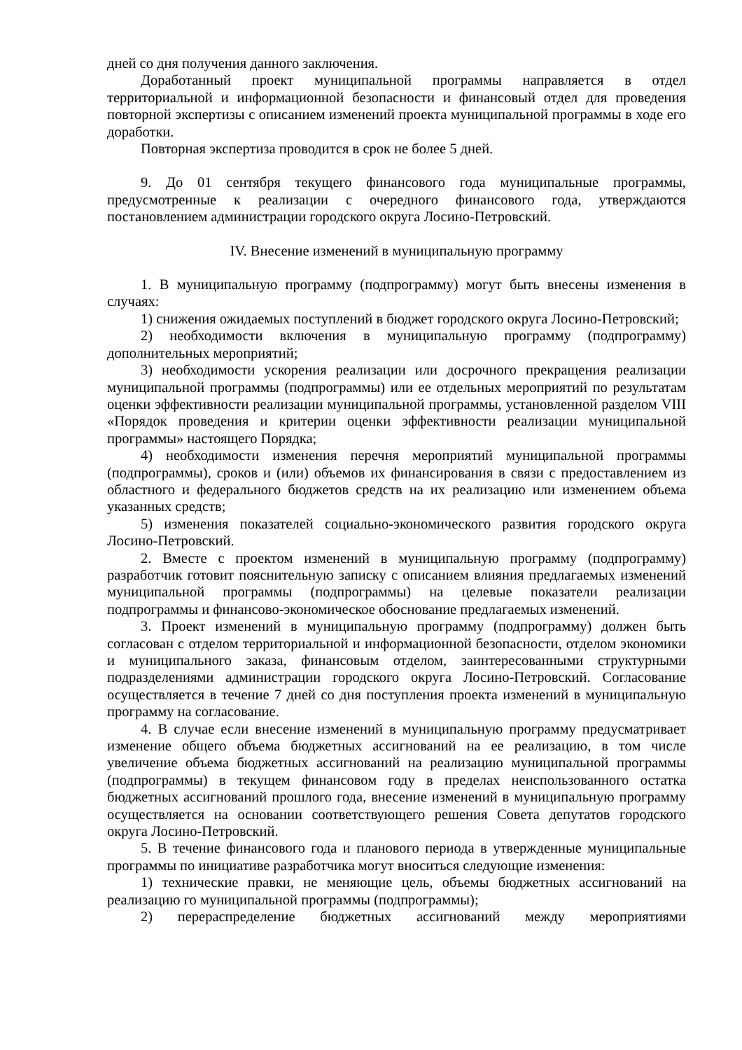дней со дня получения данного заключения.
Доработанный проект муниципальной программы направляется в отдел территориальной и информационной безопасности и финансовый отдел для проведения повторной экспертизы с описанием изменений проекта муниципальной программы в ходе его доработки.
Повторная экспертиза проводится в срок не более 5 дней.
9. До 01 сентября текущего финансового года муниципальные программы, предусмотренные к реализации с очередного финансового года, утверждаются постановлением администрации городского округа Лосино-Петровский.
IV. Внесение изменений в муниципальную программу
1. В муниципальную программу (подпрограмму) могут быть внесены изменения в случаях:
1) снижения ожидаемых поступлений в бюджет городского округа Лосино-Петровский;
2) необходимости включения в муниципальную программу (подпрограмму) дополнительных мероприятий;
3) необходимости ускорения реализации или досрочного прекращения реализации муниципальной программы (подпрограммы) или ее отдельных мероприятий по результатам оценки эффективности реализации муниципальной программы, установленной разделом VIII «Порядок проведения и критерии оценки эффективности реализации муниципальной программы» настоящего Порядка;
4) необходимости изменения перечня мероприятий муниципальной программы (подпрограммы), сроков и (или) объемов их финансирования в связи с предоставлением из областного и федерального бюджетов средств на их реализацию или изменением объема указанных средств;
5) изменения показателей социально-экономического развития городского округа Лосино-Петровский.
2. Вместе с проектом изменений в муниципальную программу (подпрограмму) разработчик готовит пояснительную записку с описанием влияния предлагаемых изменений муниципальной программы (подпрограммы) на целевые показатели реализации подпрограммы и финансово-экономическое обоснование предлагаемых изменений.
3. Проект изменений в муниципальную программу (подпрограмму) должен быть согласован с отделом территориальной и информационной безопасности, отделом экономики и муниципального заказа, финансовым отделом, заинтересованными структурными подразделениями администрации городского округа Лосино-Петровский. Согласование осуществляется в течение 7 дней со дня поступления проекта изменений в муниципальную программу на согласование.
4. В случае если внесение изменений в муниципальную программу предусматривает изменение общего объема бюджетных ассигнований на ее реализацию, в том числе увеличение объема бюджетных ассигнований на реализацию муниципальной программы (подпрограммы) в текущем финансовом году в пределах неиспользованного остатка бюджетных ассигнований прошлого года, внесение изменений в муниципальную программу осуществляется на основании соответствующего решения Совета депутатов городского округа Лосино-Петровский.
5. В течение финансового года и планового периода в утвержденные муниципальные программы по инициативе разработчика могут вноситься следующие изменения:
1) технические правки, не меняющие цель, объемы бюджетных ассигнований на реализацию го муниципальной программы (подпрограммы);
2) перераспределение бюджетных ассигнований между мероприятиями